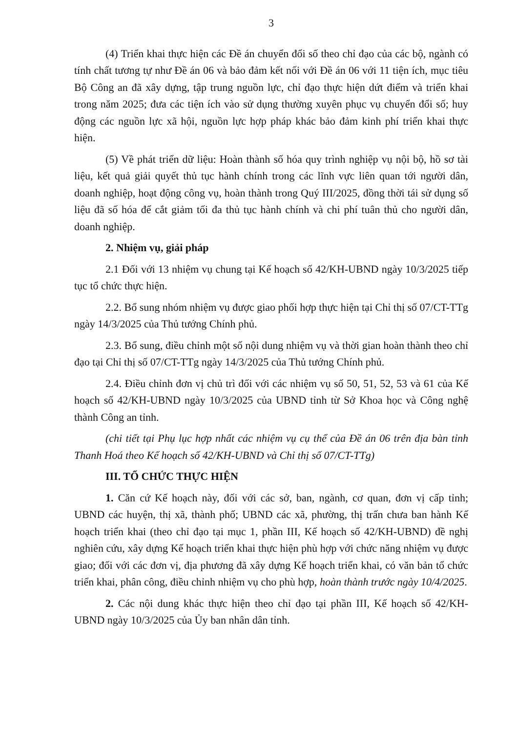3
(4) Triển khai thực hiện các Đề án chuyển đổi số theo chỉ đạo của các bộ, ngành có tính chất tương tự như Đề án 06 và bảo đảm kết nối với Đề án 06 với 11 tiện ích, mục tiêu Bộ Công an đã xây dựng, tập trung nguồn lực, chỉ đạo thực hiện dứt điểm và triển khai trong năm 2025; đưa các tiện ích vào sử dụng thường xuyên phục vụ chuyển đổi số; huy động các nguồn lực xã hội, nguồn lực hợp pháp khác bảo đảm kinh phí triển khai thực hiện.
(5) Về phát triển dữ liệu: Hoàn thành số hóa quy trình nghiệp vụ nội bộ, hồ sơ tài liệu, kết quả giải quyết thủ tục hành chính trong các lĩnh vực liên quan tới người dân, doanh nghiệp, hoạt động công vụ, hoàn thành trong Quý III/2025, đồng thời tái sử dụng số liệu đã số hóa để cắt giảm tối đa thủ tục hành chính và chi phí tuân thủ cho người dân, doanh nghiệp.
2. Nhiệm vụ, giải pháp
2.1 Đối với 13 nhiệm vụ chung tại Kế hoạch số 42/KH-UBND ngày 10/3/2025 tiếp tục tổ chức thực hiện.
2.2. Bổ sung nhóm nhiệm vụ được giao phối hợp thực hiện tại Chỉ thị số 07/CT-TTg ngày 14/3/2025 của Thủ tướng Chính phủ.
2.3. Bổ sung, điều chỉnh một số nội dung nhiệm vụ và thời gian hoàn thành theo chỉ đạo tại Chỉ thị số 07/CT-TTg ngày 14/3/2025 của Thủ tướng Chính phủ.
2.4. Điều chỉnh đơn vị chủ trì đối với các nhiệm vụ số 50, 51, 52, 53 và 61 của Kế hoạch số 42/KH-UBND ngày 10/3/2025 của UBND tỉnh từ Sở Khoa học và Công nghệ thành Công an tỉnh.
(chi tiết tại Phụ lục hợp nhất các nhiệm vụ cụ thể của Đề án 06 trên địa bàn tỉnh Thanh Hoá theo Kế hoạch số 42/KH-UBND và Chỉ thị số 07/CT-TTg)
III. TỔ CHỨC THỰC HIỆN
1. Căn cứ Kế hoạch này, đối với các sở, ban, ngành, cơ quan, đơn vị cấp tỉnh; UBND các huyện, thị xã, thành phố; UBND các xã, phường, thị trấn chưa ban hành Kế hoạch triển khai (theo chỉ đạo tại mục 1, phần III, Kế hoạch số 42/KH-UBND) đề nghị nghiên cứu, xây dựng Kế hoạch triển khai thực hiện phù hợp với chức năng nhiệm vụ được giao; đối với các đơn vị, địa phương đã xây dựng Kế hoạch triển khai, có văn bản tổ chức triển khai, phân công, điều chỉnh nhiệm vụ cho phù hợp, hoàn thành trước ngày 10/4/2025.
2. Các nội dung khác thực hiện theo chỉ đạo tại phần III, Kế hoạch số 42/KH-UBND ngày 10/3/2025 của Ủy ban nhân dân tỉnh.